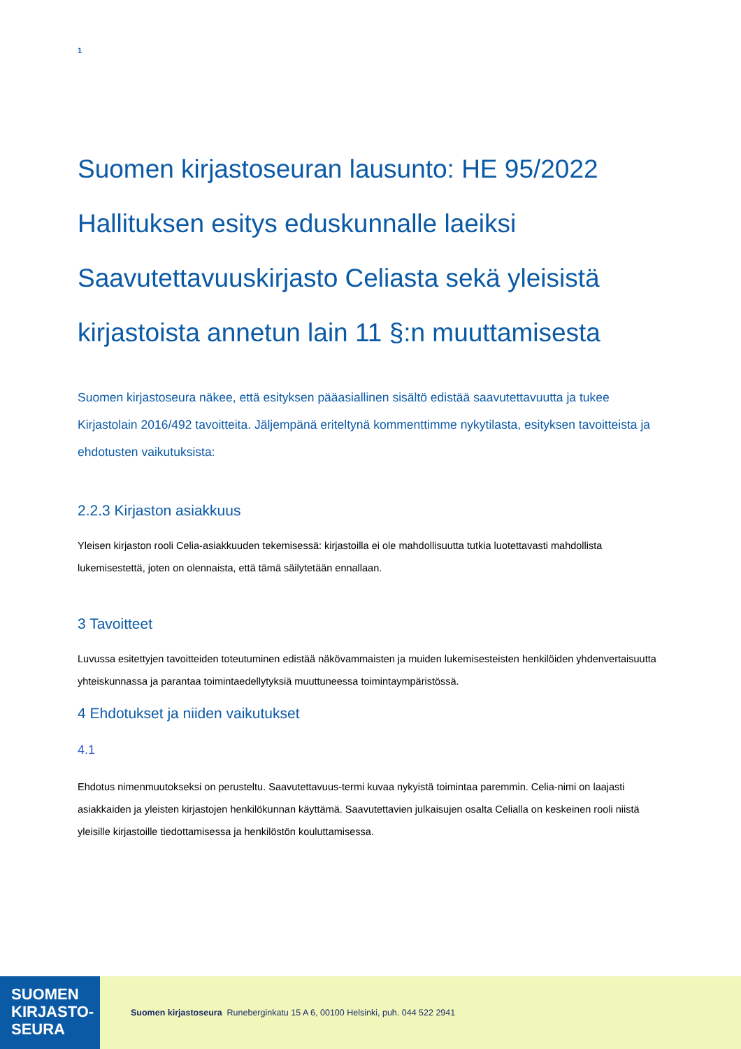1
Suomen kirjastoseuran lausunto: HE 95/2022 Hallituksen esitys eduskunnalle laeiksi Saavutettavuuskirjasto Celiasta sekä yleisistä kirjastoista annetun lain 11 §:n muuttamisesta
Suomen kirjastoseura näkee, että esityksen pääasiallinen sisältö edistää saavutettavuutta ja tukee Kirjastolain 2016/492 tavoitteita. Jäljempänä eriteltynä kommenttimme nykytilasta, esityksen tavoitteista ja ehdotusten vaikutuksista:
2.2.3 Kirjaston asiakkuus
Yleisen kirjaston rooli Celia-asiakkuuden tekemisessä: kirjastoilla ei ole mahdollisuutta tutkia luotettavasti mahdollista lukemisestettä, joten on olennaista, että tämä säilytetään ennallaan.
3 Tavoitteet
Luvussa esitettyjen tavoitteiden toteutuminen edistää näkövammaisten ja muiden lukemisesteisten henkilöiden yhdenvertaisuutta yhteiskunnassa ja parantaa toimintaedellytyksiä muuttuneessa toimintaympäristössä.
4 Ehdotukset ja niiden vaikutukset
4.1
Ehdotus nimenmuutokseksi on perusteltu. Saavutettavuus-termi kuvaa nykyistä toimintaa paremmin. Celia-nimi on laajasti asiakkaiden ja yleisten kirjastojen henkilökunnan käyttämä. Saavutettavien julkaisujen osalta Celialla on keskeinen rooli niistä yleisille kirjastoille tiedottamisessa ja henkilöstön kouluttamisessa.
SUOMEN
KIRJASTO-
SEURA
Suomen kirjastoseura Runeberginkatu 15 A 6, 00100 Helsinki, puh. 044 522 2941